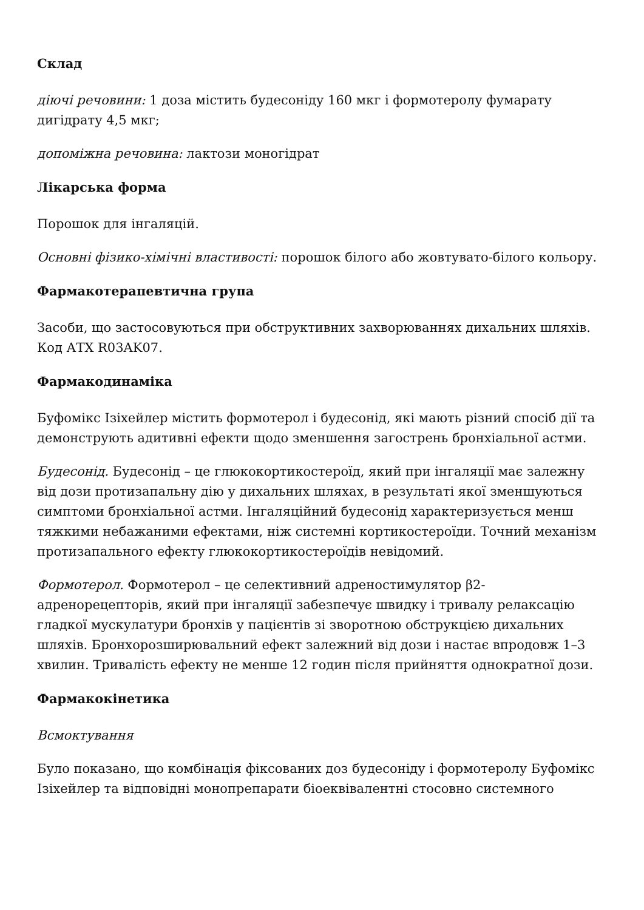Склад
діючі речовини: 1 доза містить будесоніду 160 мкг і формотеролу фумарату дигідрату 4,5 мкг;
допоміжна речовина: лактози моногідрат
Лікарська форма
Порошок для інгаляцій.
Основні фізико-хімічні властивості: порошок білого або жовтувато-білого кольору.
Фармакотерапевтична група
Засоби, що застосовуються при обструктивних захворюваннях дихальних шляхів. Код АТХ R03AK07.
Фармакодинаміка
Буфомікс Ізіхейлер містить формотерол і будесонід, які мають різний спосіб дії та демонструють адитивні ефекти щодо зменшення загострень бронхіальної астми.
Будесонід. Будесонід – це глюкокортикостероїд, який при інгаляції має залежну від дози протизапальну дію у дихальних шляхах, в результаті якої зменшуються симптоми бронхіальної астми. Інгаляційний будесонід характеризується менш тяжкими небажаними ефектами, ніж системні кортикостероїди. Точний механізм протизапального ефекту глюкокортикостероїдів невідомий.
Формотерол. Формотерол – це селективний адреностимулятор β2-адренорецепторів, який при інгаляції забезпечує швидку і тривалу релаксацію гладкої мускулатури бронхів у пацієнтів зі зворотною обструкцією дихальних шляхів. Бронхорозширювальний ефект залежний від дози і настає впродовж 1–3 хвилин. Тривалість ефекту не менше 12 годин після прийняття однократної дози.
Фармакокінетика
Всмоктування
Було показано, що комбінація фіксованих доз будесоніду і формотеролу Буфомікс Ізіхейлер та відповідні монопрепарати біоеквівалентні стосовно системного